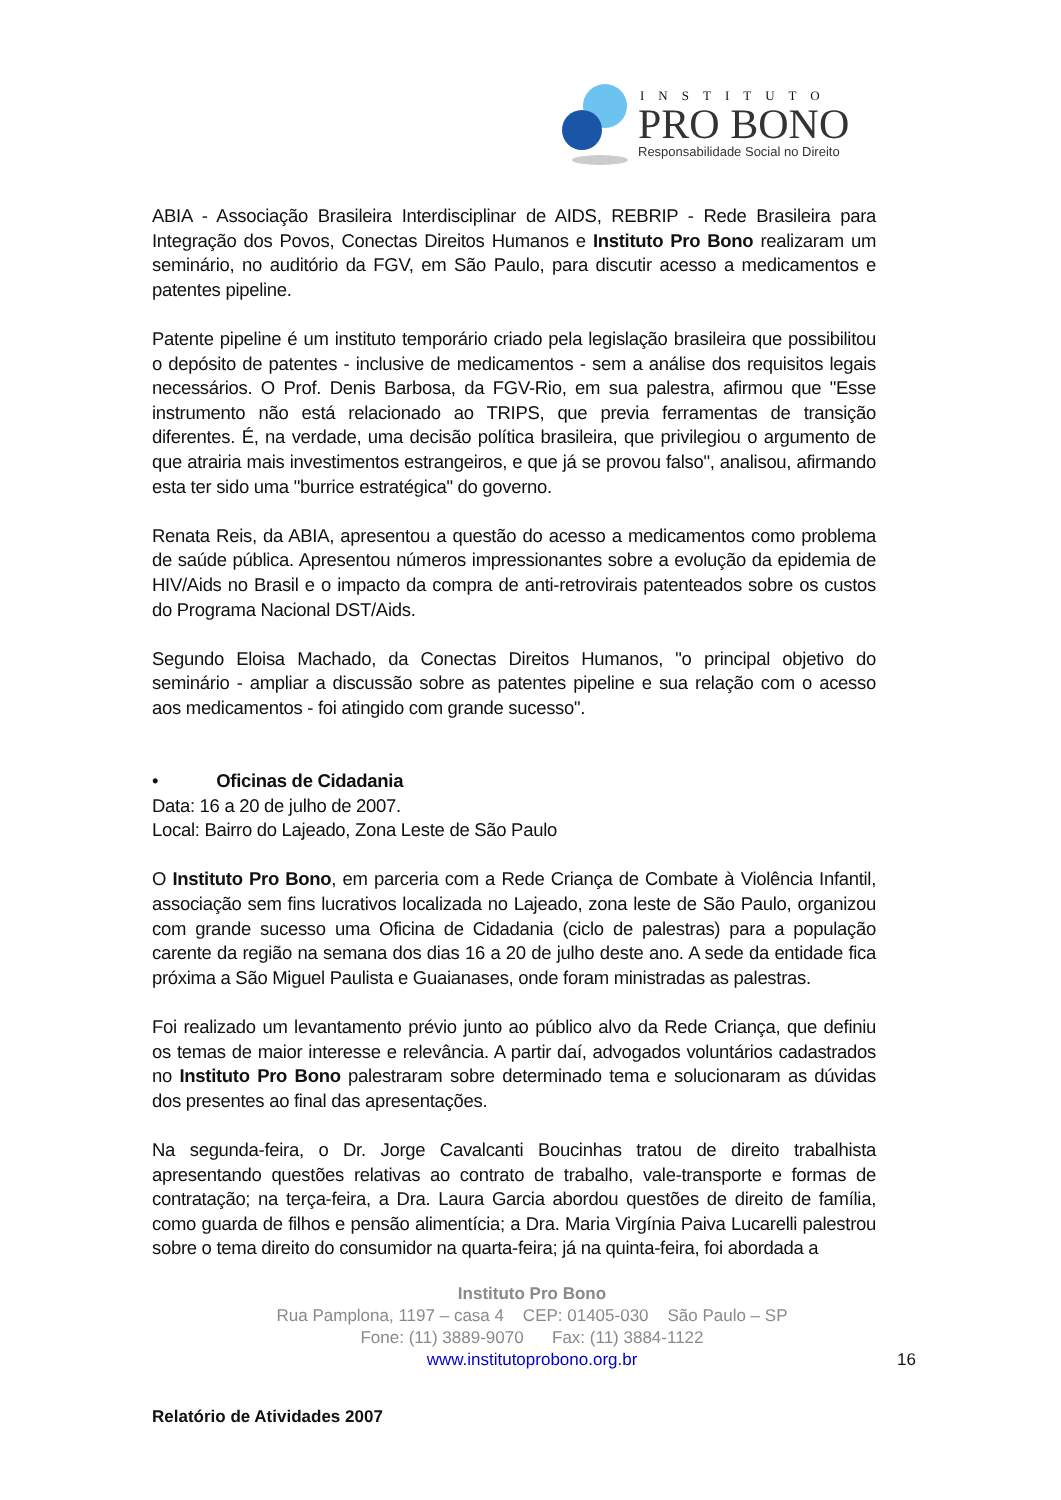INSTITUTO
PRO BONO
Responsabilidade Social no Direito
ABIA - Associação Brasileira Interdisciplinar de AIDS, REBRIP - Rede Brasileira para Integração dos Povos, Conectas Direitos Humanos e Instituto Pro Bono realizaram um seminário, no auditório da FGV, em São Paulo, para discutir acesso a medicamentos e patentes pipeline.
Patente pipeline é um instituto temporário criado pela legislação brasileira que possibilitou o depósito de patentes - inclusive de medicamentos - sem a análise dos requisitos legais necessários. O Prof. Denis Barbosa, da FGV-Rio, em sua palestra, afirmou que "Esse instrumento não está relacionado ao TRIPS, que previa ferramentas de transição diferentes. É, na verdade, uma decisão política brasileira, que privilegiou o argumento de que atrairia mais investimentos estrangeiros, e que já se provou falso", analisou, afirmando esta ter sido uma "burrice estratégica" do governo.
Renata Reis, da ABIA, apresentou a questão do acesso a medicamentos como problema de saúde pública. Apresentou números impressionantes sobre a evolução da epidemia de HIV/Aids no Brasil e o impacto da compra de anti-retrovirais patenteados sobre os custos do Programa Nacional DST/Aids.
Segundo Eloisa Machado, da Conectas Direitos Humanos, "o principal objetivo do seminário - ampliar a discussão sobre as patentes pipeline e sua relação com o acesso aos medicamentos - foi atingido com grande sucesso".
• Oficinas de Cidadania
Data: 16 a 20 de julho de 2007.
Local: Bairro do Lajeado, Zona Leste de São Paulo
O Instituto Pro Bono, em parceria com a Rede Criança de Combate à Violência Infantil, associação sem fins lucrativos localizada no Lajeado, zona leste de São Paulo, organizou com grande sucesso uma Oficina de Cidadania (ciclo de palestras) para a população carente da região na semana dos dias 16 a 20 de julho deste ano. A sede da entidade fica próxima a São Miguel Paulista e Guaianases, onde foram ministradas as palestras.
Foi realizado um levantamento prévio junto ao público alvo da Rede Criança, que definiu os temas de maior interesse e relevância. A partir daí, advogados voluntários cadastrados no Instituto Pro Bono palestraram sobre determinado tema e solucionaram as dúvidas dos presentes ao final das apresentações.
Na segunda-feira, o Dr. Jorge Cavalcanti Boucinhas tratou de direito trabalhista apresentando questões relativas ao contrato de trabalho, vale-transporte e formas de contratação; na terça-feira, a Dra. Laura Garcia abordou questões de direito de família, como guarda de filhos e pensão alimentícia; a Dra. Maria Virgínia Paiva Lucarelli palestrou sobre o tema direito do consumidor na quarta-feira; já na quinta-feira, foi abordada a
Instituto Pro Bono
Rua Pamplona, 1197 – casa 4 CEP: 01405-030 São Paulo – SP
Fone: (11) 3889-9070 Fax: (11) 3884-1122
www.institutoprobono.org.br
16
Relatório de Atividades 2007